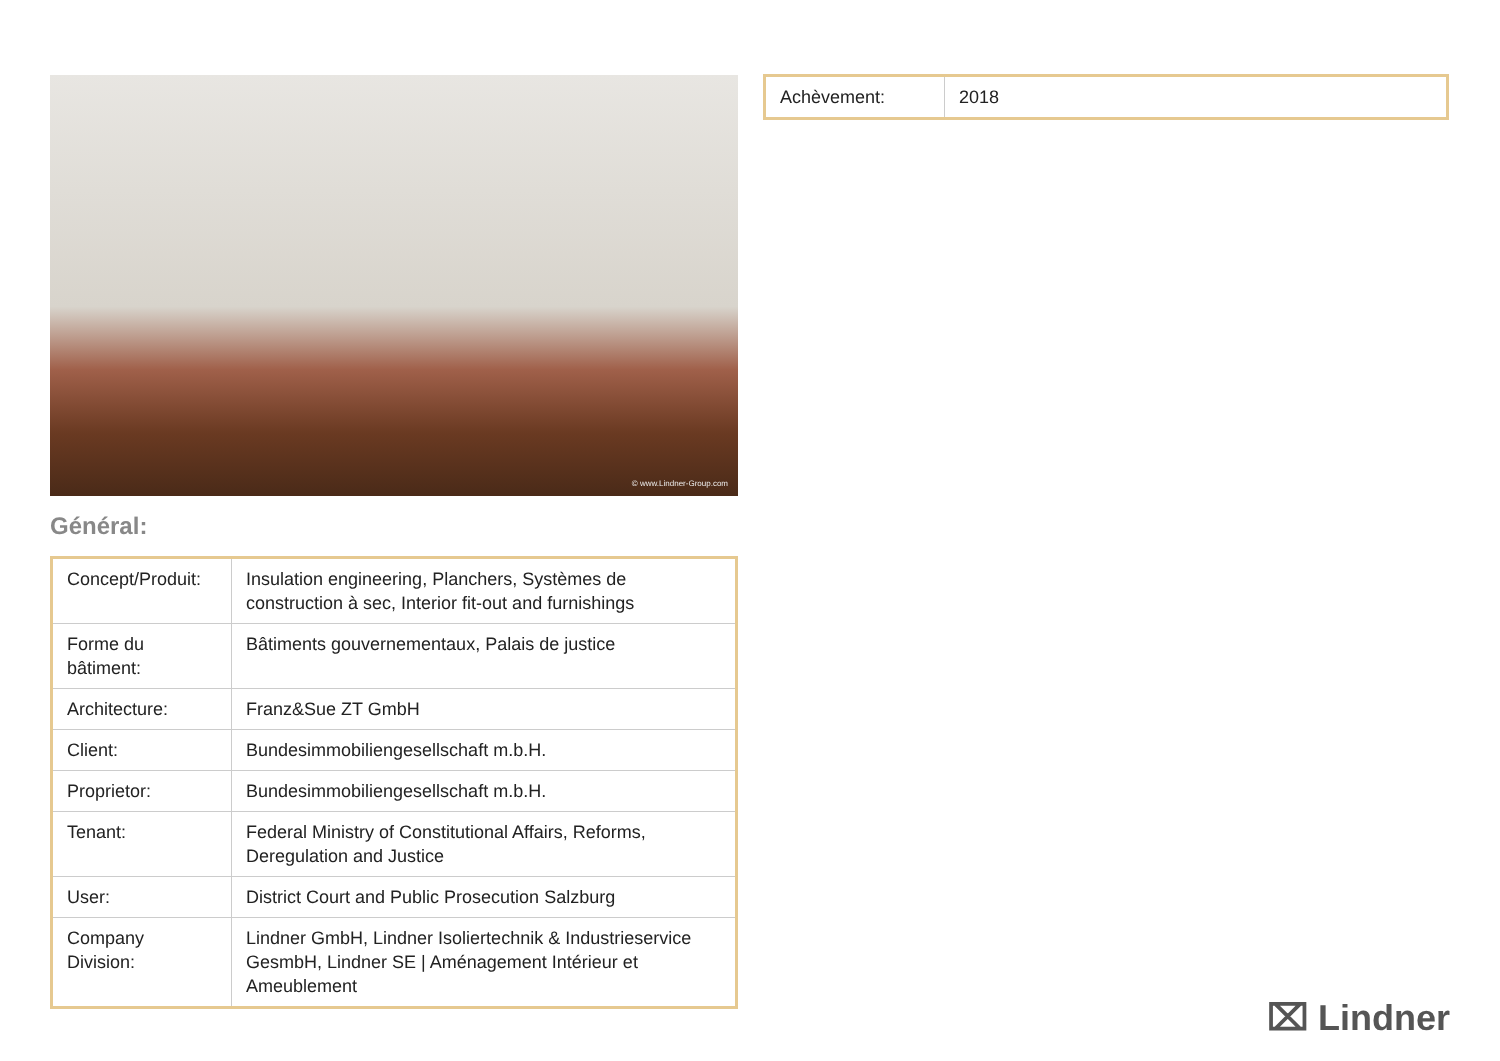© www.Lindner-Group.com
Général:
| Concept/Produit: | Insulation engineering, Planchers, Systèmes de construction à sec, Interior fit-out and furnishings |
| Forme du bâtiment: | Bâtiments gouvernementaux, Palais de justice |
| Architecture: | Franz&Sue ZT GmbH |
| Client: | Bundesimmobiliengesellschaft m.b.H. |
| Proprietor: | Bundesimmobiliengesellschaft m.b.H. |
| Tenant: | Federal Ministry of Constitutional Affairs, Reforms, Deregulation and Justice |
| User: | District Court and Public Prosecution Salzburg |
| Company Division: | Lindner GmbH, Lindner Isoliertechnik & Industrieservice GesmbH, Lindner SE / Aménagement Intérieur et Ameublement |
| Achèvement: | 2018 |
⌧ Lindner